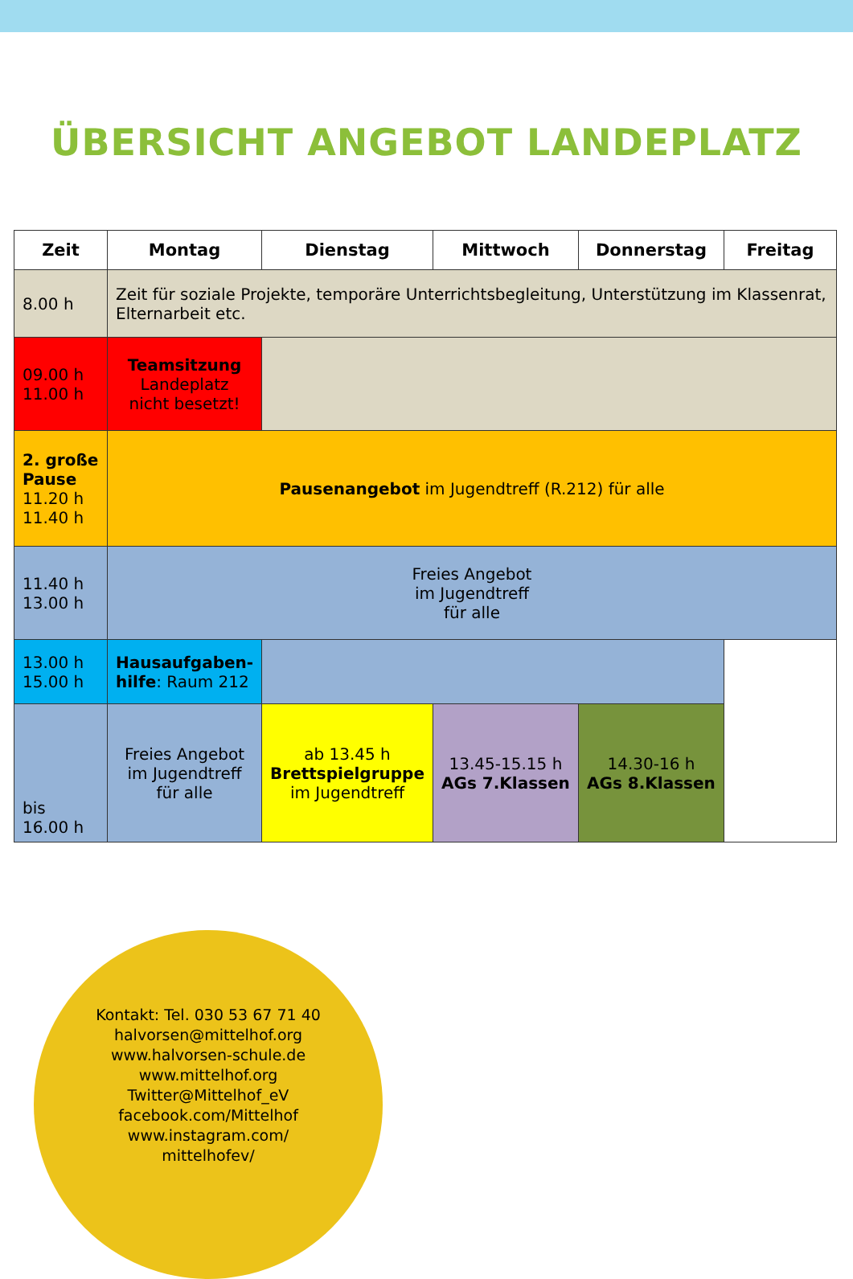ÜBERSICHT ANGEBOT LANDEPLATZ
| Zeit | Montag | Dienstag | Mittwoch | Donnerstag | Freitag |
| --- | --- | --- | --- | --- | --- |
| 8.00 h | Zeit für soziale Projekte, temporäre Unterrichtsbegleitung, Unterstützung im Klassenrat, Elternarbeit etc. | | | | |
| 09.00 h 11.00 h | Teamsitzung Landeplatz nicht besetzt! | | | | |
| 2. große Pause 11.20 h 11.40 h | Pausenangebot im Jugendtreff (R.212) für alle | | | | |
| 11.40 h 13.00 h | Freies Angebot im Jugendtreff für alle | | | | |
| 13.00 h 15.00 h | Hausaufgaben-hilfe : Raum 212 | | | | |
| bis 16.00 h | Freies Angebot im Jugendtreff für alle | ab 13.45 h Brettspielgruppe im Jugendtreff | 13.45-15.15 h AGs 7.Klassen | 14.30-16 h AGs 8.Klassen | |
Kontakt: Tel. 030 53 67 71 40
halvorsen@mittelhof.org
www.halvorsen-schule.de
www.mittelhof.org
Twitter@Mittelhof_eV
facebook.com/Mittelhof
www.instagram.com/
mittelhofev/